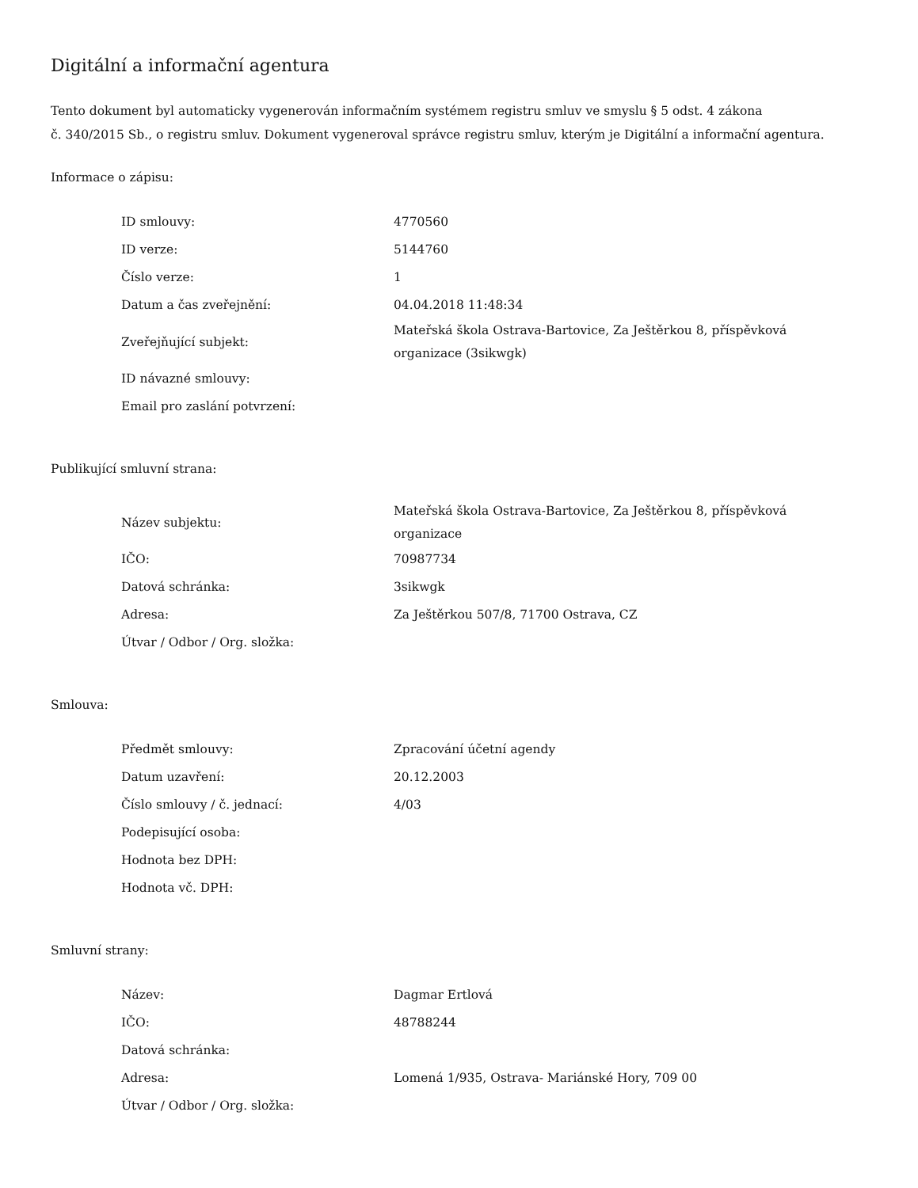Digitální a informační agentura
Tento dokument byl automaticky vygenerován informačním systémem registru smluv ve smyslu § 5 odst. 4 zákona
č. 340/2015 Sb., o registru smluv. Dokument vygeneroval správce registru smluv, kterým je Digitální a informační agentura.
Informace o zápisu:
| ID smlouvy: | 4770560 |
| ID verze: | 5144760 |
| Číslo verze: | 1 |
| Datum a čas zveřejnění: | 04.04.2018 11:48:34 |
| Zveřejňující subjekt: | Mateřská škola Ostrava-Bartovice, Za Ještěrkou 8, příspěvková organizace (3sikwgk) |
| ID návazné smlouvy: | |
| Email pro zaslání potvrzení: | |
Publikující smluvní strana:
| Název subjektu: | Mateřská škola Ostrava-Bartovice, Za Ještěrkou 8, příspěvková organizace |
| IČO: | 70987734 |
| Datová schránka: | 3sikwgk |
| Adresa: | Za Ještěrkou 507/8, 71700 Ostrava, CZ |
| Útvar / Odbor / Org. složka: | |
Smlouva:
| Předmět smlouvy: | Zpracování účetní agendy |
| Datum uzavření: | 20.12.2003 |
| Číslo smlouvy / č. jednací: | 4/03 |
| Podepisující osoba: | |
| Hodnota bez DPH: | |
| Hodnota vč. DPH: | |
Smluvní strany:
| Název: | Dagmar Ertlová |
| IČO: | 48788244 |
| Datová schránka: | |
| Adresa: | Lomená 1/935, Ostrava- Mariánské Hory, 709 00 |
| Útvar / Odbor / Org. složka: | |